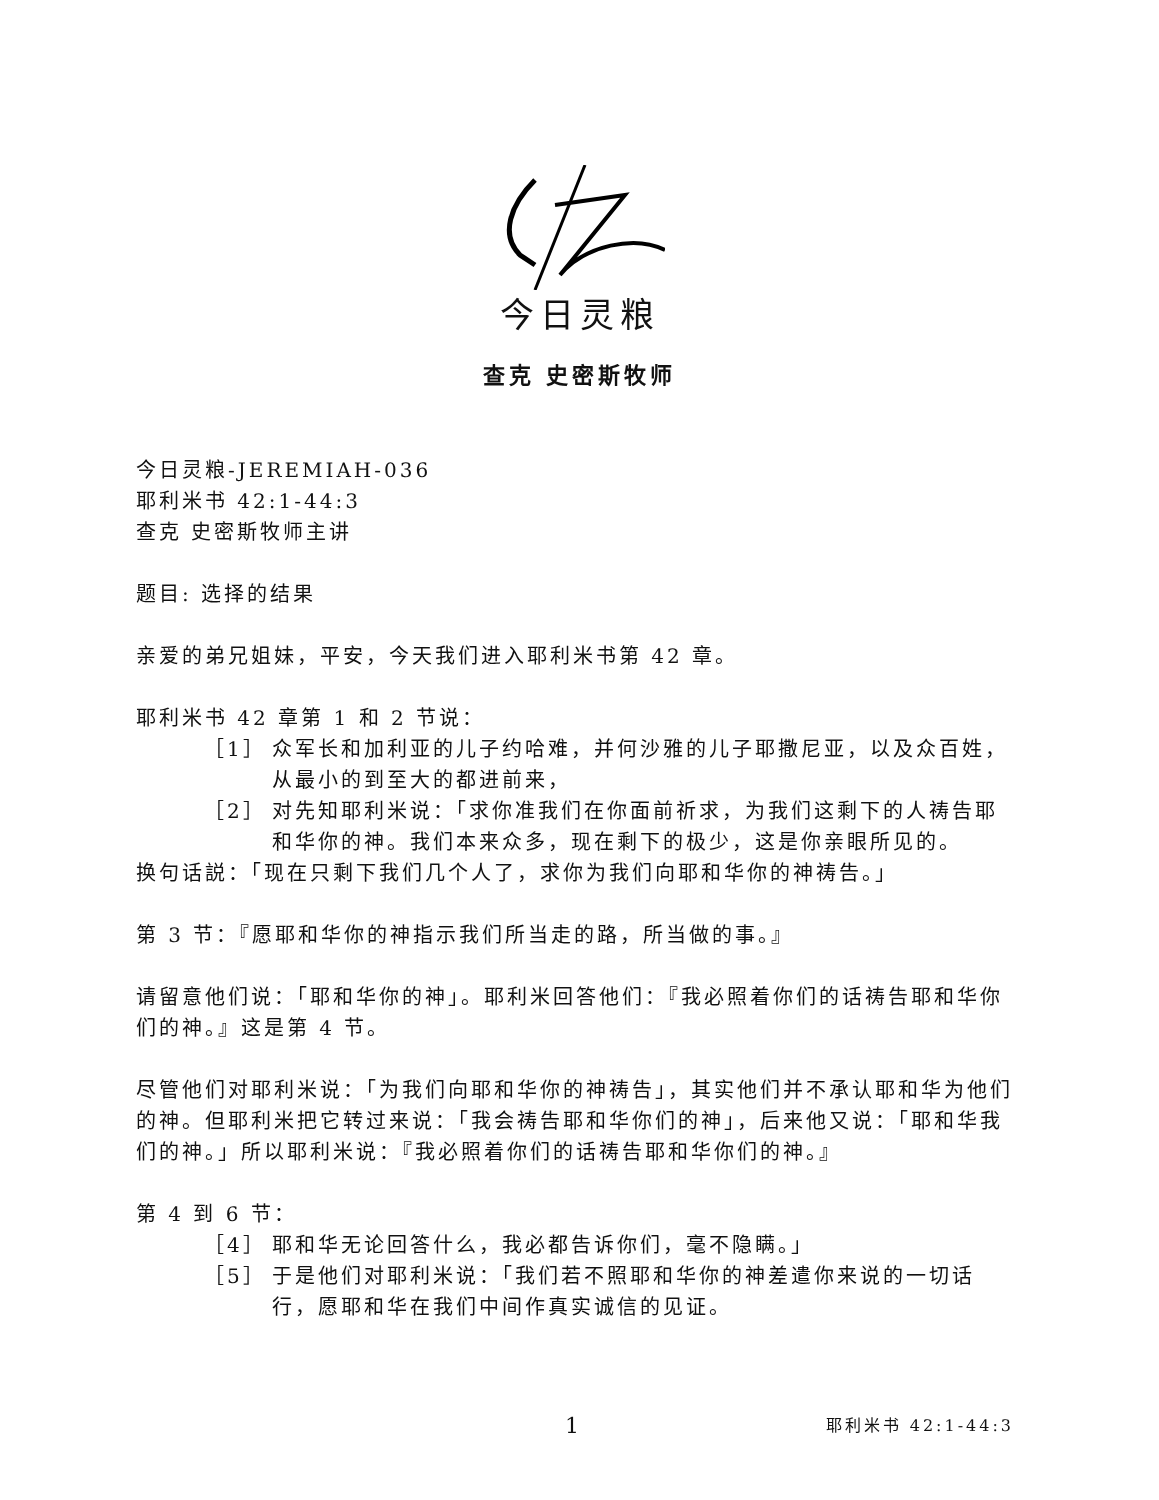今日灵粮
查克 史密斯牧师
今日灵粮-JEREMIAH-036
耶利米书 42:1-44:3
查克 史密斯牧师主讲
题目: 选择的结果
亲爱的弟兄姐妹，平安，今天我们进入耶利米书第 42 章。
耶利米书 42 章第 1 和 2 节说：
［1］ 众军长和加利亚的儿子约哈难，并何沙雅的儿子耶撒尼亚，以及众百姓，从最小的到至大的都进前来，
［2］ 对先知耶利米说：「求你准我们在你面前祈求，为我们这剩下的人祷告耶和华你的神。我们本来众多，现在剩下的极少，这是你亲眼所见的。
换句话説：「现在只剩下我们几个人了，求你为我们向耶和华你的神祷告。」
第 3 节：『愿耶和华你的神指示我们所当走的路，所当做的事。』
请留意他们说：「耶和华你的神」。耶利米回答他们：『我必照着你们的话祷告耶和华你们的神。』这是第 4 节。
尽管他们对耶利米说：「为我们向耶和华你的神祷告」，其实他们并不承认耶和华为他们的神。但耶利米把它转过来说：「我会祷告耶和华你们的神」，后来他又说：「耶和华我们的神。」所以耶利米说：『我必照着你们的话祷告耶和华你们的神。』
第 4 到 6 节：
［4］ 耶和华无论回答什么，我必都告诉你们，毫不隐瞒。」
［5］ 于是他们对耶利米说：「我们若不照耶和华你的神差遣你来说的一切话行，愿耶和华在我们中间作真实诚信的见证。
1 耶利米书 42:1-44:3